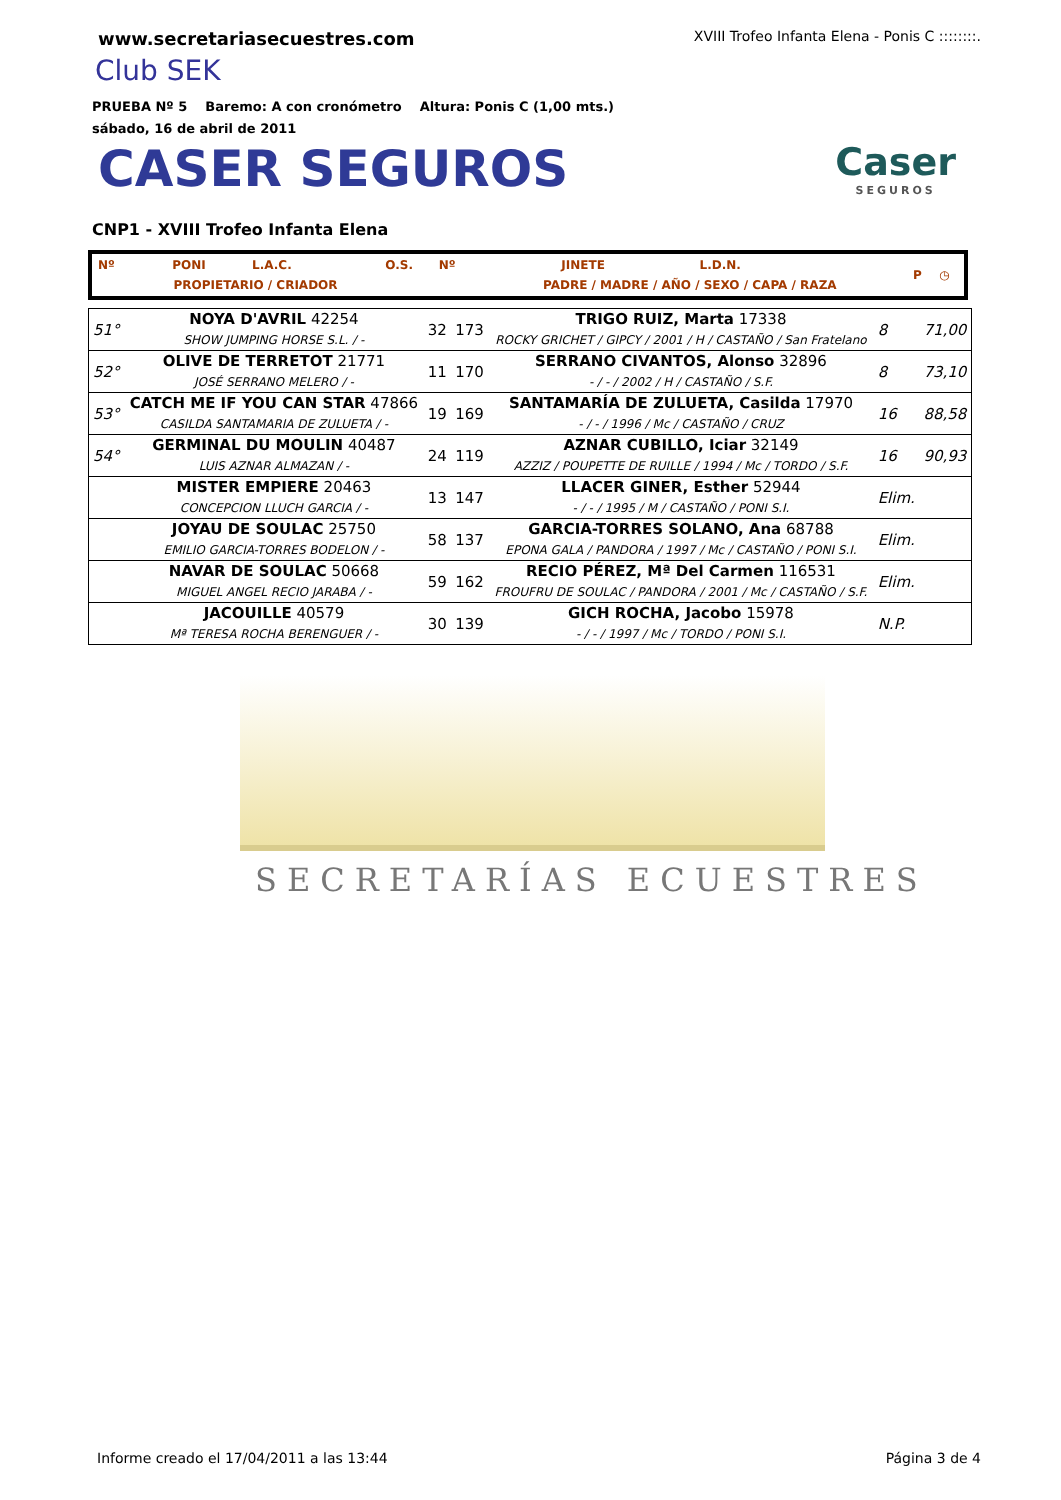www.secretariasecuestres.com
XVIII Trofeo Infanta Elena - Ponis C ::::::::.
Club SEK
PRUEBA Nº 5 Baremo: A con cronómetro Altura: Ponis C (1,00 mts.)
sábado, 16 de abril de 2011
CASER SEGUROS Caser
SEGUROS
CNP1 - XVIII Trofeo Infanta Elena
| Nº | PONI | L.A.C. | O.S. | Nº | JINETE | L.D.N. | P | ◷ |
| | PROPIETARIO / CRIADOR | | | | PADRE / MADRE / AÑO / SEXO / CAPA / RAZA | | | |
| 51° | NOYA D'AVRIL 42254 SHOW JUMPING HORSE S.L. / - | 32 | 173 | TRIGO RUIZ, Marta 17338 ROCKY GRICHET / GIPCY / 2001 / H / CASTAÑO / San Fratelano | 8 | 71,00 |
| 52° | OLIVE DE TERRETOT 21771 JOSÉ SERRANO MELERO / - | 11 | 170 | SERRANO CIVANTOS, Alonso 32896 - / - / 2002 / H / CASTAÑO / S.F. | 8 | 73,10 |
| 53° | CATCH ME IF YOU CAN STAR 47866 CASILDA SANTAMARIA DE ZULUETA / - | 19 | 169 | SANTAMARÍA DE ZULUETA, Casilda 17970 - / - / 1996 / Mc / CASTAÑO / CRUZ | 16 | 88,58 |
| 54° | GERMINAL DU MOULIN 40487 LUIS AZNAR ALMAZAN / - | 24 | 119 | AZNAR CUBILLO, Iciar 32149 AZZIZ / POUPETTE DE RUILLE / 1994 / Mc / TORDO / S.F. | 16 | 90,93 |
| | MISTER EMPIERE 20463 CONCEPCION LLUCH GARCIA / - | 13 | 147 | LLACER GINER, Esther 52944 - / - / 1995 / M / CASTAÑO / PONI S.I. | Elim. | |
| | JOYAU DE SOULAC 25750 EMILIO GARCIA-TORRES BODELON / - | 58 | 137 | GARCIA-TORRES SOLANO, Ana 68788 EPONA GALA / PANDORA / 1997 / Mc / CASTAÑO / PONI S.I. | Elim. | |
| | NAVAR DE SOULAC 50668 MIGUEL ANGEL RECIO JARABA / - | 59 | 162 | RECIO PÉREZ, Mª Del Carmen 116531 FROUFRU DE SOULAC / PANDORA / 2001 / Mc / CASTAÑO / S.F. | Elim. | |
| | JACOUILLE 40579 Mª TERESA ROCHA BERENGUER / - | 30 | 139 | GICH ROCHA, Jacobo 15978 - / - / 1997 / Mc / TORDO / PONI S.I. | N.P. | |
SECRETARÍAS ECUESTRES
Informe creado el 17/04/2011 a las 13:44 Página 3 de 4